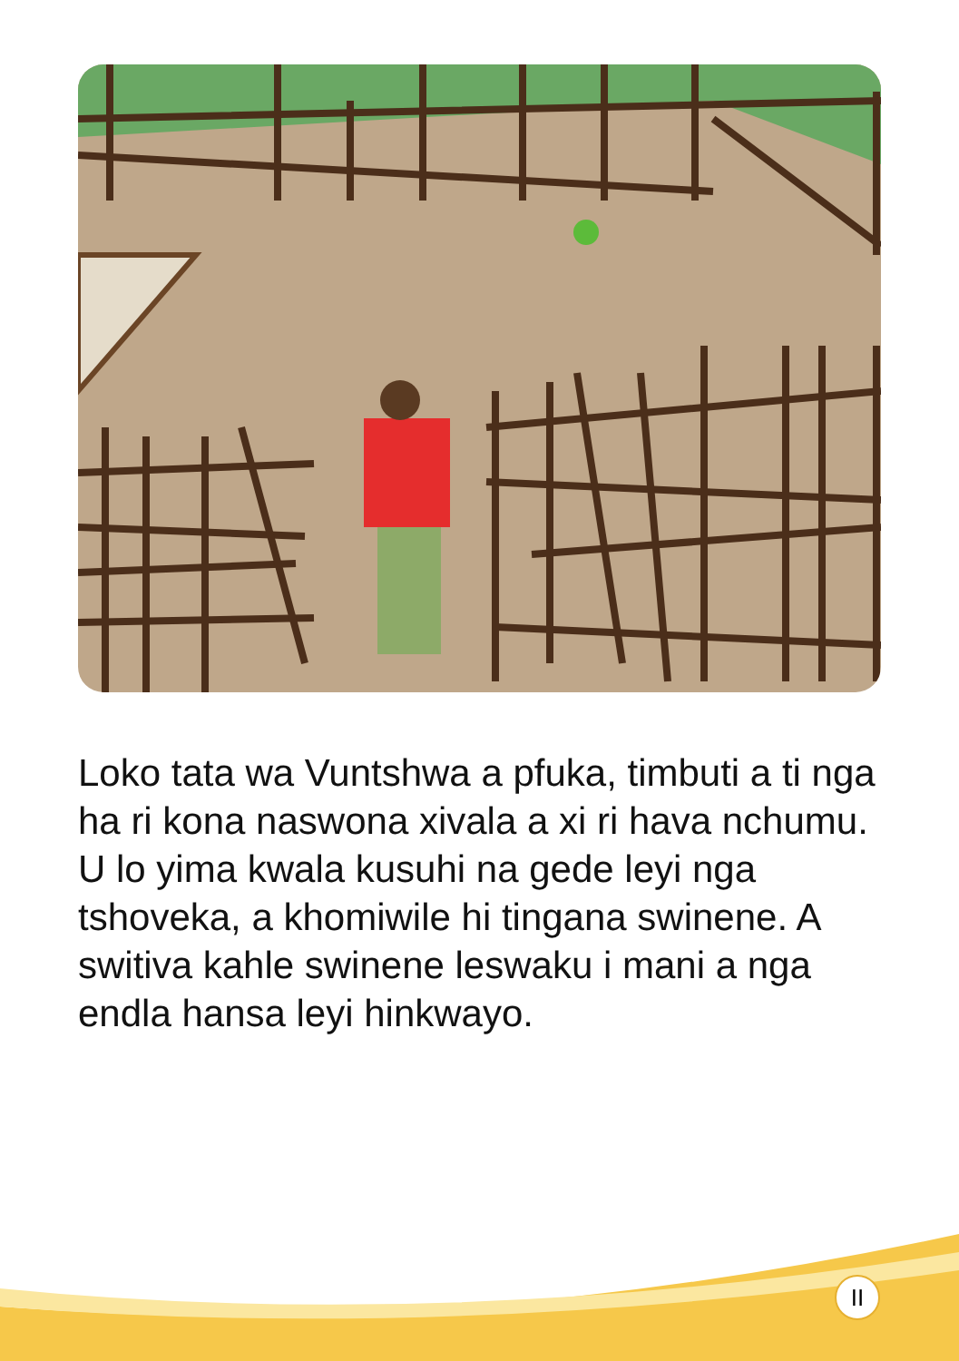Loko tata wa Vuntshwa a pfuka, timbuti a ti nga ha ri kona naswona xivala a xi ri hava nchumu. U lo yima kwala kusuhi na gede leyi nga tshoveka, a khomiwile hi tingana swinene. A switiva kahle swinene leswaku i mani a nga endla hansa leyi hinkwayo.
II